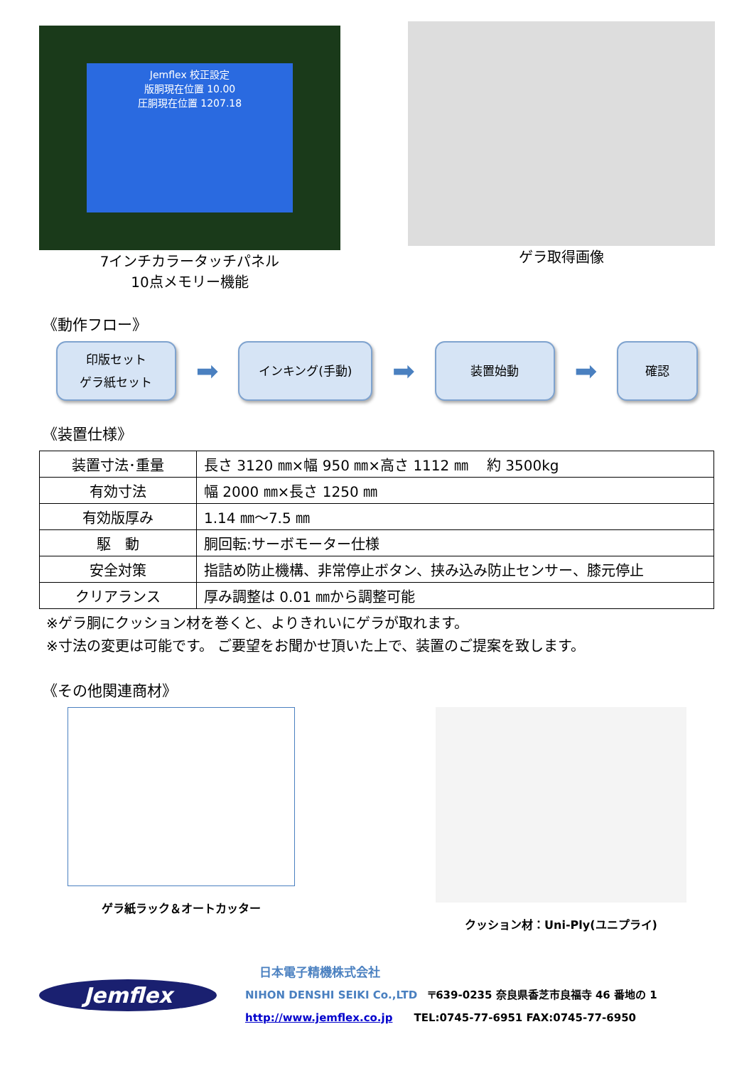Jemflex 校正設定
版胴現在位置 10.00
圧胴現在位置 1207.18
7インチカラータッチパネル
10点メモリー機能
ゲラ取得画像
《動作フロー》
印版セット
ゲラ紙セット
➡
インキング(手動)
➡
装置始動
➡
確認
《装置仕様》
| 装置寸法･重量 | 長さ 3120 ㎜×幅 950 ㎜×高さ 1112 ㎜ 約 3500kg |
| 有効寸法 | 幅 2000 ㎜×長さ 1250 ㎜ |
| 有効版厚み | 1.14 ㎜～7.5 ㎜ |
| 駆 動 | 胴回転:サーボモーター仕様 |
| 安全対策 | 指詰め防止機構、非常停止ボタン、挟み込み防止センサー、膝元停止 |
| クリアランス | 厚み調整は 0.01 ㎜から調整可能 |
※ゲラ胴にクッション材を巻くと、よりきれいにゲラが取れます。
※寸法の変更は可能です。 ご要望をお聞かせ頂いた上で、装置のご提案を致します。
《その他関連商材》
ゲラ紙ラック＆オートカッター クッション材：Uni-Ply(ユニプライ)
Jemflex
日本電子精機株式会社
NIHON DENSHI SEIKI Co.,LTD　〒639-0235 奈良県香芝市良福寺 46 番地の 1
http://www.jemflex.co.jp　　TEL:0745-77-6951 FAX:0745-77-6950